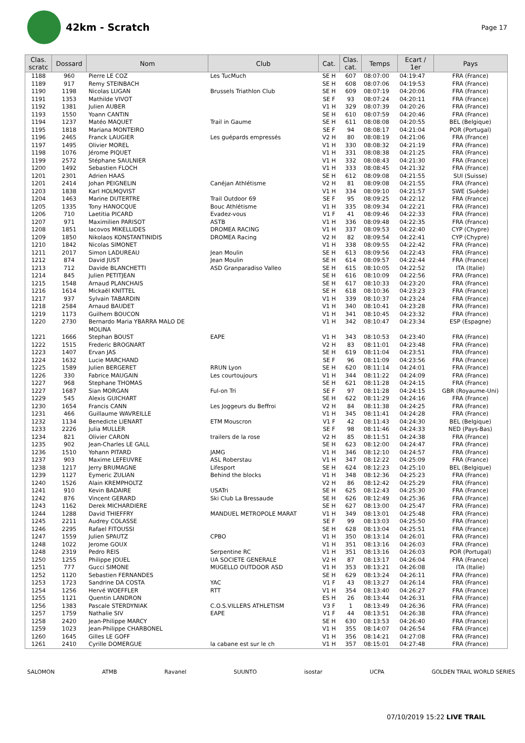42km - Scratch
Page 17
| Clas. scratc | Dossard | Nom | Club | Cat. | Clas. cat. | Temps | Ecart / 1er | Pays |
| --- | --- | --- | --- | --- | --- | --- | --- | --- |
| 1188 | 960 | Pierre LE COZ | Les TucMuch | SE H | 607 | 08:07:00 | 04:19:47 | FRA (France) |
| 1189 | 917 | Remy STEINBACH | | SE H | 608 | 08:07:06 | 04:19:53 | FRA (France) |
| 1190 | 1198 | Nicolas LUGAN | Brussels Triathlon Club | SE H | 609 | 08:07:19 | 04:20:06 | FRA (France) |
| 1191 | 1353 | Mathilde VIVOT | | SE F | 93 | 08:07:24 | 04:20:11 | FRA (France) |
| 1192 | 1381 | Julien AUBER | | V1 H | 329 | 08:07:39 | 04:20:26 | FRA (France) |
| 1193 | 1550 | Yoann CANTIN | | SE H | 610 | 08:07:59 | 04:20:46 | FRA (France) |
| 1194 | 1237 | Matéo MAQUET | Trail in Gaume | SE H | 611 | 08:08:08 | 04:20:55 | BEL (Belgique) |
| 1195 | 1818 | Mariana MONTEIRO | | SE F | 94 | 08:08:17 | 04:21:04 | POR (Portugal) |
| 1196 | 2465 | Franck LAUGIER | Les guépards empressés | V2 H | 80 | 08:08:19 | 04:21:06 | FRA (France) |
| 1197 | 1495 | Olivier MOREL | | V1 H | 330 | 08:08:32 | 04:21:19 | FRA (France) |
| 1198 | 1076 | Jérome PIQUET | | V1 H | 331 | 08:08:38 | 04:21:25 | FRA (France) |
| 1199 | 2572 | Stéphane SAULNIER | | V1 H | 332 | 08:08:43 | 04:21:30 | FRA (France) |
| 1200 | 1492 | Sebastien FLOCH | | V1 H | 333 | 08:08:45 | 04:21:32 | FRA (France) |
| 1201 | 2301 | Adrien HAAS | | SE H | 612 | 08:09:08 | 04:21:55 | SUI (Suisse) |
| 1201 | 2414 | Johan PEIGNELIN | Canéjan Athlétisme | V2 H | 81 | 08:09:08 | 04:21:55 | FRA (France) |
| 1203 | 1838 | Karl HOLMQVIST | | V1 H | 334 | 08:09:10 | 04:21:57 | SWE (Suède) |
| 1204 | 1463 | Marine DUTERTRE | Trail Outdoor 69 | SE F | 95 | 08:09:25 | 04:22:12 | FRA (France) |
| 1205 | 1335 | Tony HANOCQUE | Bouc Athlétisme | V1 H | 335 | 08:09:34 | 04:22:21 | FRA (France) |
| 1206 | 710 | Laetitia PICARD | Evadez-vous | V1 F | 41 | 08:09:46 | 04:22:33 | FRA (France) |
| 1207 | 971 | Maximilien PARISOT | ASTB | V1 H | 336 | 08:09:48 | 04:22:35 | FRA (France) |
| 1208 | 1851 | Iacovos MIKELLIDES | DROMEA RACING | V1 H | 337 | 08:09:53 | 04:22:40 | CYP (Chypre) |
| 1209 | 1850 | Nikolaos KONSTANTINIDIS | DROMEA Racing | V2 H | 82 | 08:09:54 | 04:22:41 | CYP (Chypre) |
| 1210 | 1842 | Nicolas SIMONET | | V1 H | 338 | 08:09:55 | 04:22:42 | FRA (France) |
| 1211 | 2017 | Simon LADUREAU | Jean Moulin | SE H | 613 | 08:09:56 | 04:22:43 | FRA (France) |
| 1212 | 874 | David JUST | Jean Moulin | SE H | 614 | 08:09:57 | 04:22:44 | FRA (France) |
| 1213 | 712 | Davide BLANCHETTI | ASD Granparadiso Valleo | SE H | 615 | 08:10:05 | 04:22:52 | ITA (Italie) |
| 1214 | 845 | Julien PETITJEAN | | SE H | 616 | 08:10:09 | 04:22:56 | FRA (France) |
| 1215 | 1548 | Arnaud PLANCHAIS | | SE H | 617 | 08:10:33 | 04:23:20 | FRA (France) |
| 1216 | 1614 | Mickaël KNITTEL | | SE H | 618 | 08:10:36 | 04:23:23 | FRA (France) |
| 1217 | 937 | Sylvain TABARDIN | | V1 H | 339 | 08:10:37 | 04:23:24 | FRA (France) |
| 1218 | 2584 | Arnaud BAUDET | | V1 H | 340 | 08:10:41 | 04:23:28 | FRA (France) |
| 1219 | 1173 | Guilhem BOUCON | | V1 H | 341 | 08:10:45 | 04:23:32 | FRA (France) |
| 1220 | 2730 | Bernardo Maria YBARRA MALO DE MOLINA | | V1 H | 342 | 08:10:47 | 04:23:34 | ESP (Espagne) |
| 1221 | 1666 | Stephan BOUST | EAPE | V1 H | 343 | 08:10:53 | 04:23:40 | FRA (France) |
| 1222 | 1515 | Frederic BROGNART | | V2 H | 83 | 08:11:01 | 04:23:48 | FRA (France) |
| 1223 | 1407 | Ervan JAS | | SE H | 619 | 08:11:04 | 04:23:51 | FRA (France) |
| 1224 | 1632 | Lucie MARCHAND | | SE F | 96 | 08:11:09 | 04:23:56 | FRA (France) |
| 1225 | 1589 | Julien BERGERET | RRUN Lyon | SE H | 620 | 08:11:14 | 04:24:01 | FRA (France) |
| 1226 | 330 | Fabrice MAUGAIN | Les courtoujours | V1 H | 344 | 08:11:22 | 04:24:09 | FRA (France) |
| 1227 | 968 | Stephane THOMAS | | SE H | 621 | 08:11:28 | 04:24:15 | FRA (France) |
| 1227 | 1687 | Sian MORGAN | Ful-on Tri | SE F | 97 | 08:11:28 | 04:24:15 | GBR (Royaume-Uni) |
| 1229 | 545 | Alexis GUICHART | | SE H | 622 | 08:11:29 | 04:24:16 | FRA (France) |
| 1230 | 1654 | Francis CANN | Les Joggeurs du Beffroi | V2 H | 84 | 08:11:38 | 04:24:25 | FRA (France) |
| 1231 | 466 | Guillaume WAVREILLE | | V1 H | 345 | 08:11:41 | 04:24:28 | FRA (France) |
| 1232 | 1134 | Benedicte LIENART | ETM Mouscron | V1 F | 42 | 08:11:43 | 04:24:30 | BEL (Belgique) |
| 1233 | 2226 | Julia MULLER | | SE F | 98 | 08:11:46 | 04:24:33 | NED (Pays-Bas) |
| 1234 | 821 | Olivier CARON | trailers de la rose | V2 H | 85 | 08:11:51 | 04:24:38 | FRA (France) |
| 1235 | 902 | Jean-Charles LE GALL | | SE H | 623 | 08:12:00 | 04:24:47 | FRA (France) |
| 1236 | 1510 | Yohann PITARD | JAMG | V1 H | 346 | 08:12:10 | 04:24:57 | FRA (France) |
| 1237 | 903 | Maxime LEFEUVRE | ASL Roberstau | V1 H | 347 | 08:12:22 | 04:25:09 | FRA (France) |
| 1238 | 1217 | Jerry BRUMAGNE | Lifesport | SE H | 624 | 08:12:23 | 04:25:10 | BEL (Belgique) |
| 1239 | 1127 | Eymeric ZULIAN | Behind the blocks | V1 H | 348 | 08:12:36 | 04:25:23 | FRA (France) |
| 1240 | 1526 | Alain KREMPHOLTZ | | V2 H | 86 | 08:12:42 | 04:25:29 | FRA (France) |
| 1241 | 910 | Kevin BADAIRE | USATri | SE H | 625 | 08:12:43 | 04:25:30 | FRA (France) |
| 1242 | 876 | Vincent GERARD | Ski Club La Bressaude | SE H | 626 | 08:12:49 | 04:25:36 | FRA (France) |
| 1243 | 1162 | Derek MICHARDIERE | | SE H | 627 | 08:13:00 | 04:25:47 | FRA (France) |
| 1244 | 1288 | David THIEFFRY | MANDUEL METROPOLE MARAT | V1 H | 349 | 08:13:01 | 04:25:48 | FRA (France) |
| 1245 | 2211 | Audrey COLASSE | | SE F | 99 | 08:13:03 | 04:25:50 | FRA (France) |
| 1246 | 2295 | Rafael FITOUSSI | | SE H | 628 | 08:13:04 | 04:25:51 | FRA (France) |
| 1247 | 1559 | Julien SPAUTZ | CPBO | V1 H | 350 | 08:13:14 | 04:26:01 | FRA (France) |
| 1248 | 1022 | Jerome GOUX | | V1 H | 351 | 08:13:16 | 04:26:03 | FRA (France) |
| 1248 | 2319 | Pedro REIS | Serpentine RC | V1 H | 351 | 08:13:16 | 04:26:03 | POR (Portugal) |
| 1250 | 1255 | Philippe JOUEL | UA SOCIETE GENERALE | V2 H | 87 | 08:13:17 | 04:26:04 | FRA (France) |
| 1251 | 777 | Gucci SIMONE | MUGELLO OUTDOOR ASD | V1 H | 353 | 08:13:21 | 04:26:08 | ITA (Italie) |
| 1252 | 1120 | Sebastien FERNANDES | | SE H | 629 | 08:13:24 | 04:26:11 | FRA (France) |
| 1253 | 1723 | Sandrine DA COSTA | YAC | V1 F | 43 | 08:13:27 | 04:26:14 | FRA (France) |
| 1254 | 1256 | Hervé WOEFFLER | RTT | V1 H | 354 | 08:13:40 | 04:26:27 | FRA (France) |
| 1255 | 1121 | Quentin LANDRON | | ES H | 26 | 08:13:44 | 04:26:31 | FRA (France) |
| 1256 | 1383 | Pascale STERDYNIAK | C.O.S.VILLERS ATHLETISM | V3 F | 1 | 08:13:49 | 04:26:36 | FRA (France) |
| 1257 | 1759 | Nathalie SIV | EAPE | V1 F | 44 | 08:13:51 | 04:26:38 | FRA (France) |
| 1258 | 2420 | Jean-Philippe MARCY | | SE H | 630 | 08:13:53 | 04:26:40 | FRA (France) |
| 1259 | 1023 | Jean-Philippe CHARBONEL | | V1 H | 355 | 08:14:07 | 04:26:54 | FRA (France) |
| 1260 | 1645 | Gilles LE GOFF | | V1 H | 356 | 08:14:21 | 04:27:08 | FRA (France) |
| 1261 | 2410 | Cyrille DOMERGUE | la cabane est sur le ch | V1 H | 357 | 08:15:01 | 04:27:48 | FRA (France) |
SALOMON ATMB Ravanel SUUNTO isostar UCPA GOLDEN TRAIL WORLD SERIES
07/10/2019 15:22 LIVE TRAIL